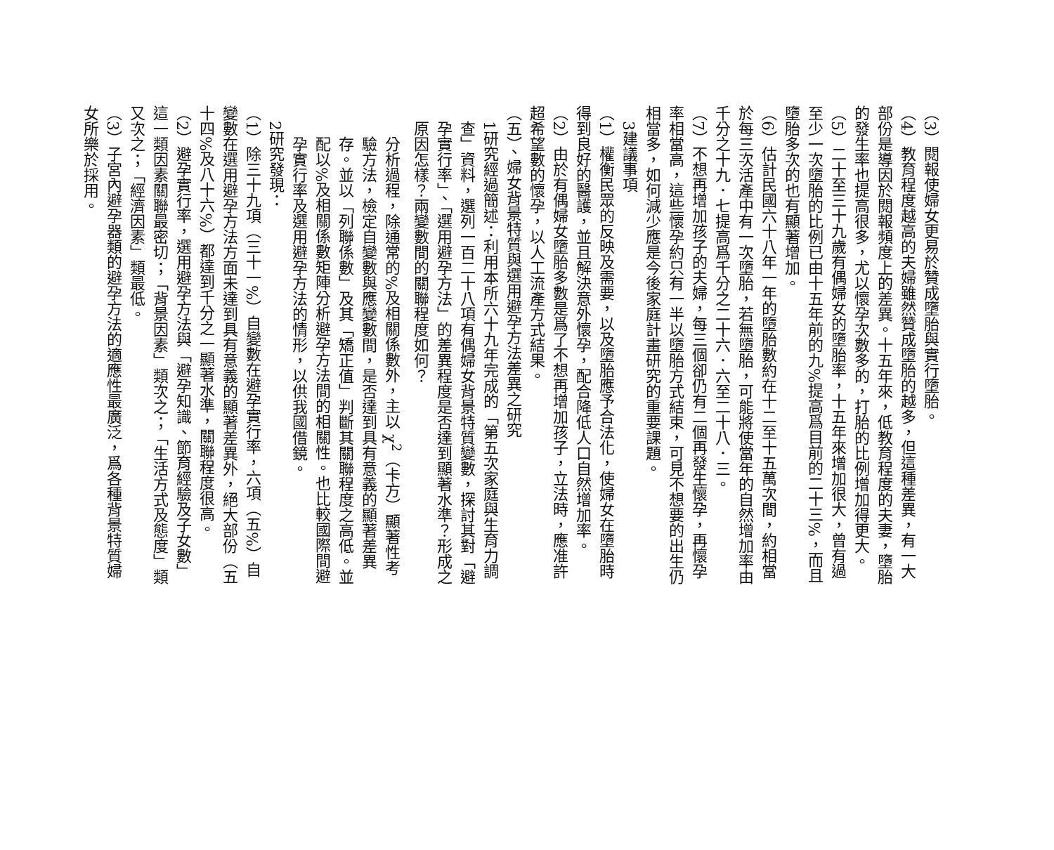（3）閱報使婦女更易於贊成墮胎與實行墮胎。
（4）教育程度越高的夫婦雖然贊成墮胎的越多，但這種差異，有一大部份是導因於閱報頻度上的差異。十五年來，低教育程度的夫妻，墮胎的發生率也提高很多，尤以懷孕次數多的，打胎的比例增加得更大。
（5）二十至三十九歲有偶婦女的墮胎率，十五年來增加很大，曾有過至少一次墮胎的比例已由十五年前的九%提高爲目前的二十三%，而且墮胎多次的也有顯著增加。
（6）估計民國六十八年一年的墮胎數約在十二至十五萬次間，約相當於每三次活產中有一次墮胎，若無墮胎，可能將使當年的自然增加率由千分之十九．七提高爲千分之二十六．六至二十八．三。
（7）不想再增加孩子的夫婦，每三個卻仍有二個再發生懷孕，再懷孕率相當高，這些懷孕約只有一半以墮胎方式結束，可見不想要的出生仍相當多，如何減少應是今後家庭計畫研究的重要課題。
3建議事項
（1）權衡民眾的反映及需要，以及墮胎應予合法化，使婦女在墮胎時得到良好的醫護，並且解決意外懷孕，配合降低人口自然增加率。
（2）由於有偶婦女墮胎多數是爲了不想再增加孩子，立法時，應准許超希望數的懷孕，以人工流產方式結果。
（五）、婦女背景特質與選用避孕方法差異之研究
1研究經過簡述：利用本所六十九年完成的「第五次家庭與生育力調查」資料，選列一百二十八項有偶婦女背景特質變數，探討其對「避孕實行率」、「選用避孕方法」的差異程度是否達到顯著水準？形成之原因怎樣？兩變數間的關聯程度如何？
分析過程，除通常的%及相關係數外，主以 χ<sup>2</sup>（卡方）顯著性考驗方法，檢定自變數與應變數間，是否達到具有意義的顯著差異存。並以「列聯係數」及其「矯正值」判斷其關聯程度之高低。並配以%及相關係數矩陣分析避孕方法間的相關性。也比較國際間避孕實行率及選用避孕方法的情形，以供我國借鏡。
2研究發現：
（1）除三十九項（三十一%）自變數在避孕實行率，六項（五%）自變數在選用避孕方法方面未達到具有意義的顯著差異外，絕大部份（五十四%及八十六%）都達到千分之一顯著水準，關聯程度很高。
（2）避孕實行率，選用避孕方法與「避孕知識、節育經驗及子女數」這一類因素關聯最密切；「背景因素」類次之；「生活方式及態度」類又次之；「經濟因素」類最低。
（3）子宮內避孕器類的避孕方法的適應性最廣泛，爲各種背景特質婦女所樂於採用。